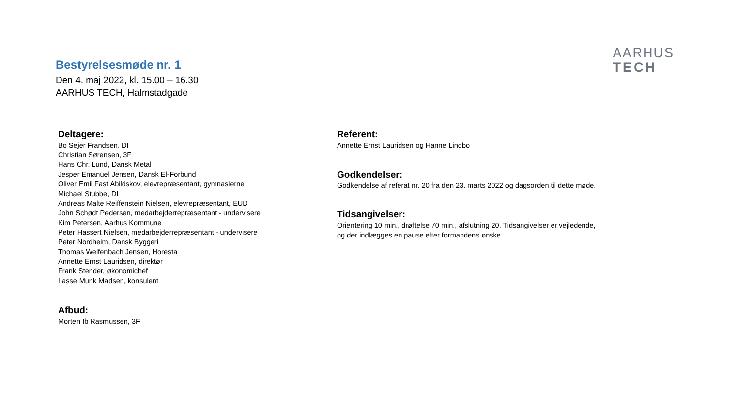Bestyrelsesmøde nr. 1
Den 4. maj 2022, kl. 15.00 – 16.30
AARHUS TECH, Halmstadgade
AARHUS
TECH
Deltagere:
Bo Sejer Frandsen, DI
Christian Sørensen, 3F
Hans Chr. Lund, Dansk Metal
Jesper Emanuel Jensen, Dansk El-Forbund
Oliver Emil Fast Abildskov, elevrepræsentant, gymnasierne
Michael Stubbe, DI
Andreas Malte Reiffenstein Nielsen, elevrepræsentant, EUD
John Schødt Pedersen, medarbejderrepræsentant - undervisere
Kim Petersen, Aarhus Kommune
Peter Hassert Nielsen, medarbejderrepræsentant - undervisere
Peter Nordheim, Dansk Byggeri
Thomas Weifenbach Jensen, Horesta
Annette Ernst Lauridsen, direktør
Frank Stender, økonomichef
Lasse Munk Madsen, konsulent
Afbud:
Morten Ib Rasmussen, 3F
Referent:
Annette Ernst Lauridsen og Hanne Lindbo
Godkendelser:
Godkendelse af referat nr. 20 fra den 23. marts 2022 og dagsorden til dette møde.
Tidsangivelser:
Orientering 10 min., drøftelse 70 min., afslutning 20. Tidsangivelser er vejledende,
og der indlægges en pause efter formandens ønske